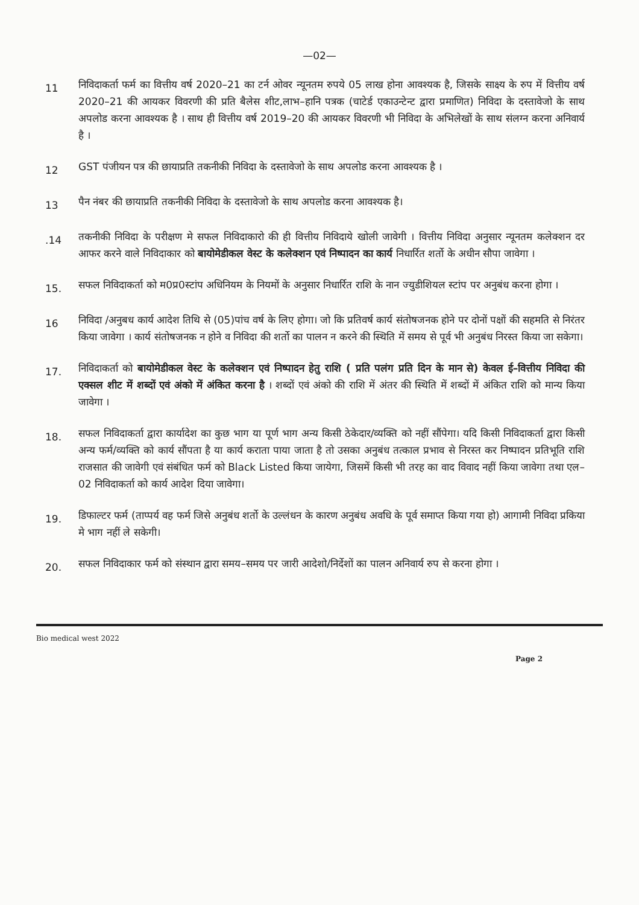—02—
11
निविदाकर्ता फर्म का वित्तीय वर्ष 2020–21 का टर्न ओवर न्यूनतम रुपये 05 लाख होना आवश्यक है, जिसके साक्ष्य के रुप में वित्तीय वर्ष 2020–21 की आयकर विवरणी की प्रति बैलेस शीट,लाभ–हानि पत्रक (चाटेर्ड एकाउन्टेन्ट द्वारा प्रमाणित) निविदा के दस्तावेजो के साथ अपलोड करना आवश्यक है । साथ ही वित्तीय वर्ष 2019–20 की आयकर विवरणी भी निविदा के अभिलेखों के साथ संलग्न करना अनिवार्य है ।
12
GST पंजीयन पत्र की छायाप्रति तकनीकी निविदा के दस्तावेजो के साथ अपलोड करना आवश्यक है ।
13
पैन नंबर की छायाप्रति तकनीकी निविदा के दस्तावेजो के साथ अपलोड करना आवश्यक है।
.14
तकनीकी निविदा के परीक्षण मे सफल निविदाकारो की ही वित्तीय निविदाये खोली जावेगी । वित्तीय निविदा अनुसार न्यूनतम कलेक्शन दर आफर करने वाले निविदाकार को बायोमेडीकल वेस्ट के कलेक्शन एवं निष्पादन का कार्य निधार्रित शर्तो के अधीन सौपा जावेगा ।
15.
सफल निविदाकर्ता को म0प्र0स्टांप अधिनियम के नियमों के अनुसार निधार्रित राशि के नान ज्युडीशियल स्टांप पर अनुबंध करना होगा ।
16
निविदा /अनुबध कार्य आदेश तिथि से (05)पांच वर्ष के लिए होगा। जो कि प्रतिवर्ष कार्य संतोषजनक होने पर दोनों पक्षों की सहमति से निरंतर किया जावेगा । कार्य संतोषजनक न होने व निविदा की शर्तो का पालन न करने की स्थिति में समय से पूर्व भी अनुबंध निरस्त किया जा सकेगा।
17.
निविदाकर्ता को बायोमेडीकल वेस्ट के कलेक्शन एवं निष्पादन हेतु राशि ( प्रति पलंग प्रति दिन के मान से) केवल ई–वित्तीय निविदा की एक्सल शीट में शब्दों एवं अंको में अंकित करना है । शब्दों एवं अंको की राशि में अंतर की स्थिति में शब्दों में अंकित राशि को मान्य किया जावेगा ।
18.
सफल निविदाकर्ता द्वारा कार्यादेश का कुछ भाग या पूर्ण भाग अन्य किसी ठेकेदार/व्यक्ति को नहीं सौंपेगा। यदि किसी निविदाकर्ता द्वारा किसी अन्य फर्म/व्यक्ति को कार्य सौंपता है या कार्य कराता पाया जाता है तो उसका अनुबंध तत्काल प्रभाव से निरस्त कर निष्पादन प्रतिभूति राशि राजसात की जावेगी एवं संबंधित फर्म को Black Listed किया जायेगा, जिसमें किसी भी तरह का वाद विवाद नहीं किया जावेगा तथा एल–02 निविदाकर्ता को कार्य आदेश दिया जावेगा।
19.
डिफाल्टर फर्म (ताप्पर्य वह फर्म जिसे अनुबंध शर्तो के उल्लंधन के कारण अनुबंध अवधि के पूर्व समाप्त किया गया हो) आगामी निविदा प्रकिया मे भाग नहीं ले सकेगी।
20.
सफल निविदाकार फर्म को संस्थान द्वारा समय–समय पर जारी आदेशो/निर्देशों का पालन अनिवार्य रुप से करना होगा ।
Bio medical west 2022
Page 2